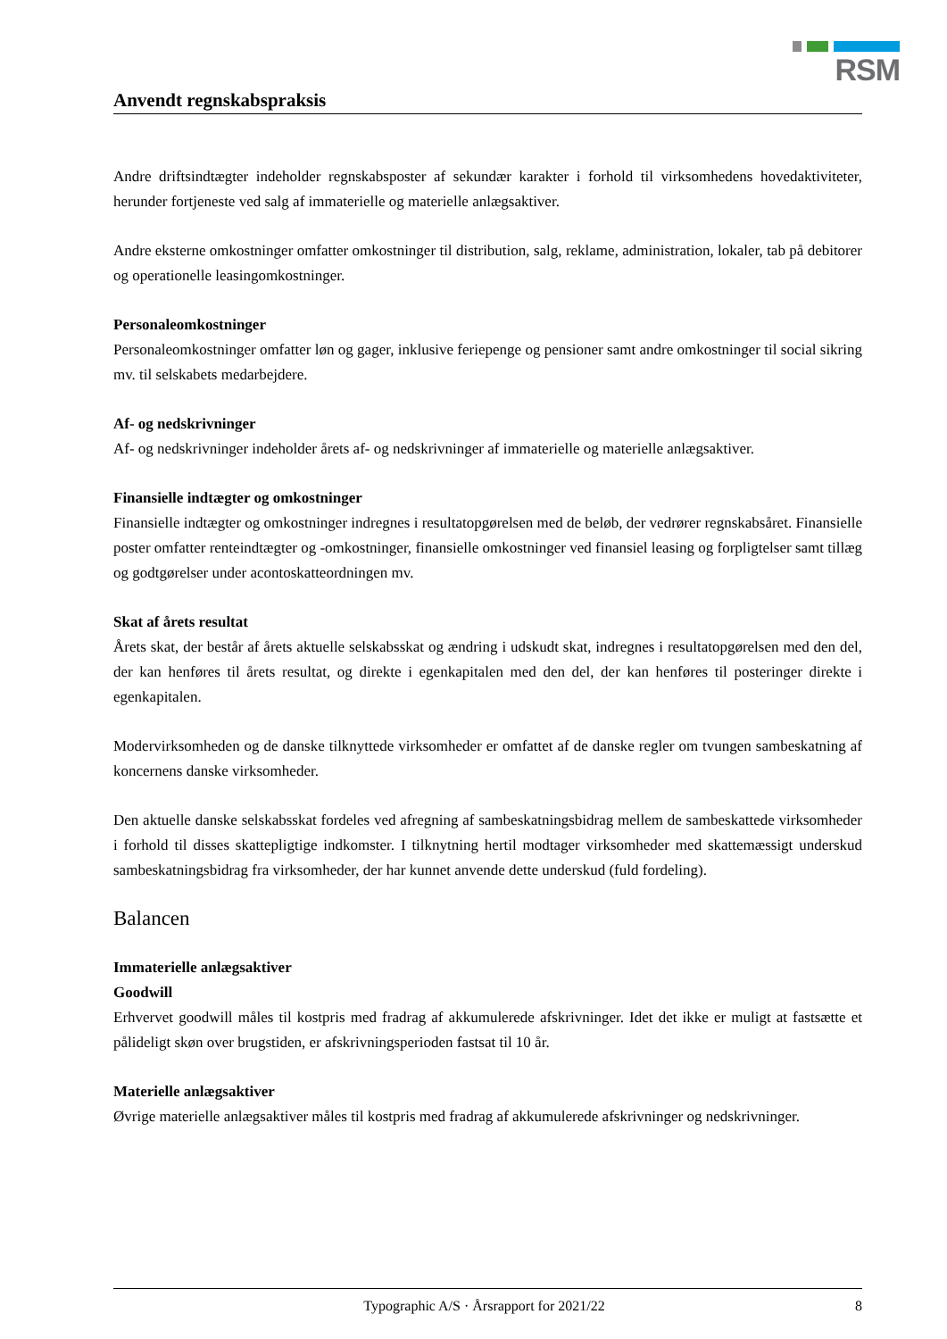RSM
Anvendt regnskabspraksis
Andre driftsindtægter indeholder regnskabsposter af sekundær karakter i forhold til virksomhedens hovedaktiviteter, herunder fortjeneste ved salg af immaterielle og materielle anlægsaktiver.
Andre eksterne omkostninger omfatter omkostninger til distribution, salg, reklame, administration, lokaler, tab på debitorer og operationelle leasingomkostninger.
Personaleomkostninger
Personaleomkostninger omfatter løn og gager, inklusive feriepenge og pensioner samt andre omkostninger til social sikring mv. til selskabets medarbejdere.
Af- og nedskrivninger
Af- og nedskrivninger indeholder årets af- og nedskrivninger af immaterielle og materielle anlægsaktiver.
Finansielle indtægter og omkostninger
Finansielle indtægter og omkostninger indregnes i resultatopgørelsen med de beløb, der vedrører regnskabsåret. Finansielle poster omfatter renteindtægter og -omkostninger, finansielle omkostninger ved finansiel leasing og forpligtelser samt tillæg og godtgørelser under acontoskatteordningen mv.
Skat af årets resultat
Årets skat, der består af årets aktuelle selskabsskat og ændring i udskudt skat, indregnes i resultatopgørelsen med den del, der kan henføres til årets resultat, og direkte i egenkapitalen med den del, der kan henføres til posteringer direkte i egenkapitalen.
Modervirksomheden og de danske tilknyttede virksomheder er omfattet af de danske regler om tvungen sambeskatning af koncernens danske virksomheder.
Den aktuelle danske selskabsskat fordeles ved afregning af sambeskatningsbidrag mellem de sambeskattede virksomheder i forhold til disses skattepligtige indkomster. I tilknytning hertil modtager virksomheder med skattemæssigt underskud sambeskatningsbidrag fra virksomheder, der har kunnet anvende dette underskud (fuld fordeling).
Balancen
Immaterielle anlægsaktiver
Goodwill
Erhvervet goodwill måles til kostpris med fradrag af akkumulerede afskrivninger. Idet det ikke er muligt at fastsætte et pålideligt skøn over brugstiden, er afskrivningsperioden fastsat til 10 år.
Materielle anlægsaktiver
Øvrige materielle anlægsaktiver måles til kostpris med fradrag af akkumulerede afskrivninger og nedskrivninger.
Typographic A/S · Årsrapport for 2021/22 8